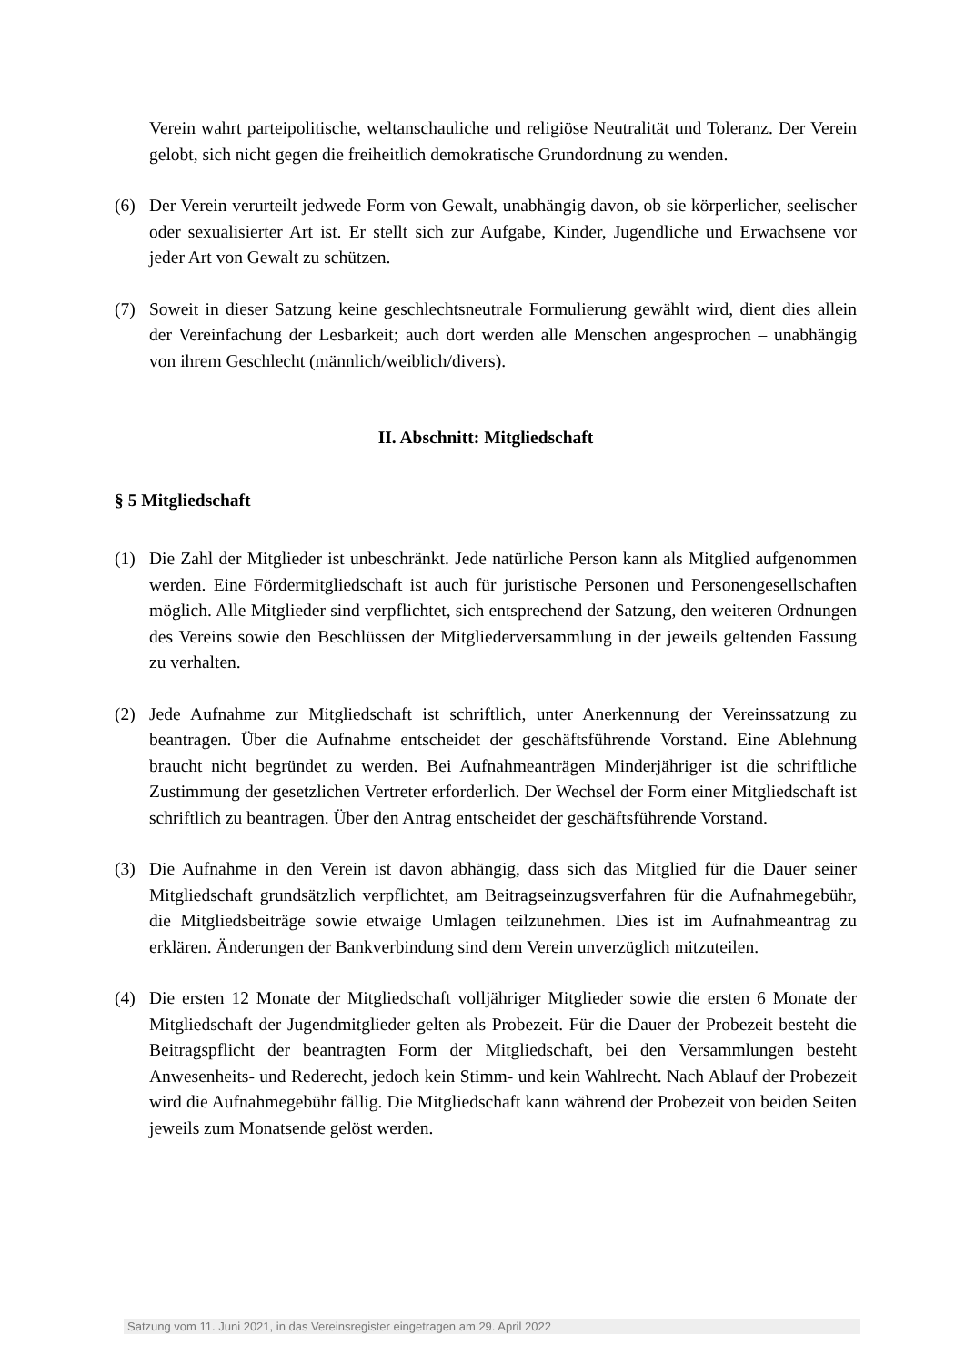Verein wahrt parteipolitische, weltanschauliche und religiöse Neutralität und Toleranz. Der Verein gelobt, sich nicht gegen die freiheitlich demokratische Grundordnung zu wenden.
(6) Der Verein verurteilt jedwede Form von Gewalt, unabhängig davon, ob sie körperlicher, seelischer oder sexualisierter Art ist. Er stellt sich zur Aufgabe, Kinder, Jugendliche und Erwachsene vor jeder Art von Gewalt zu schützen.
(7) Soweit in dieser Satzung keine geschlechtsneutrale Formulierung gewählt wird, dient dies allein der Vereinfachung der Lesbarkeit; auch dort werden alle Menschen angesprochen – unabhängig von ihrem Geschlecht (männlich/weiblich/divers).
II. Abschnitt: Mitgliedschaft
§ 5 Mitgliedschaft
(1) Die Zahl der Mitglieder ist unbeschränkt. Jede natürliche Person kann als Mitglied aufgenommen werden. Eine Fördermitgliedschaft ist auch für juristische Personen und Personengesellschaften möglich. Alle Mitglieder sind verpflichtet, sich entsprechend der Satzung, den weiteren Ordnungen des Vereins sowie den Beschlüssen der Mitgliederversammlung in der jeweils geltenden Fassung zu verhalten.
(2) Jede Aufnahme zur Mitgliedschaft ist schriftlich, unter Anerkennung der Vereinssatzung zu beantragen. Über die Aufnahme entscheidet der geschäftsführende Vorstand. Eine Ablehnung braucht nicht begründet zu werden. Bei Aufnahmeanträgen Minderjähriger ist die schriftliche Zustimmung der gesetzlichen Vertreter erforderlich. Der Wechsel der Form einer Mitgliedschaft ist schriftlich zu beantragen. Über den Antrag entscheidet der geschäftsführende Vorstand.
(3) Die Aufnahme in den Verein ist davon abhängig, dass sich das Mitglied für die Dauer seiner Mitgliedschaft grundsätzlich verpflichtet, am Beitragseinzugsverfahren für die Aufnahmegebühr, die Mitgliedsbeiträge sowie etwaige Umlagen teilzunehmen. Dies ist im Aufnahmeantrag zu erklären. Änderungen der Bankverbindung sind dem Verein unverzüglich mitzuteilen.
(4) Die ersten 12 Monate der Mitgliedschaft volljähriger Mitglieder sowie die ersten 6 Monate der Mitgliedschaft der Jugendmitglieder gelten als Probezeit. Für die Dauer der Probezeit besteht die Beitragspflicht der beantragten Form der Mitgliedschaft, bei den Versammlungen besteht Anwesenheits- und Rederecht, jedoch kein Stimm- und kein Wahlrecht. Nach Ablauf der Probezeit wird die Aufnahmegebühr fällig. Die Mitgliedschaft kann während der Probezeit von beiden Seiten jeweils zum Monatsende gelöst werden.
Satzung vom 11. Juni 2021, in das Vereinsregister eingetragen am 29. April 2022